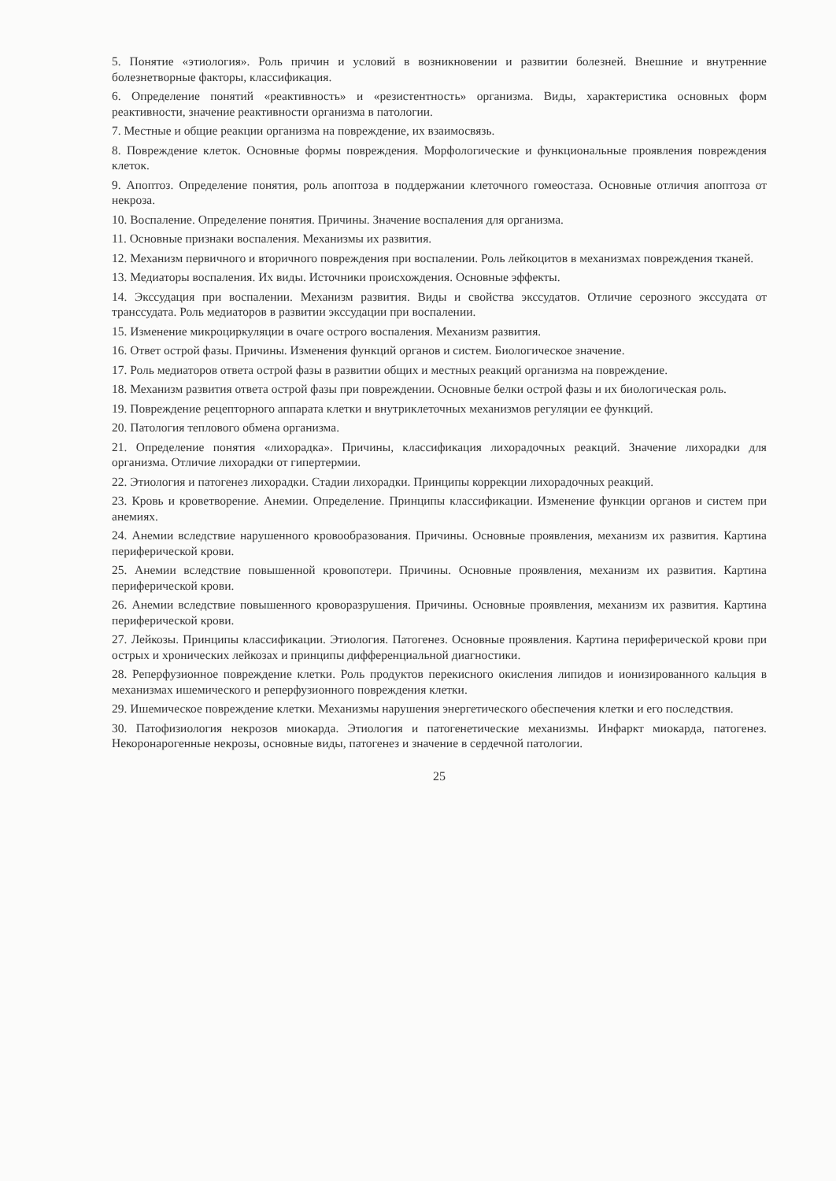5. Понятие «этиология». Роль причин и условий в возникновении и развитии болезней. Внешние и внутренние болезнетворные факторы, классификация.
6. Определение понятий «реактивность» и «резистентность» организма. Виды, характеристика основных форм реактивности, значение реактивности организма в патологии.
7. Местные и общие реакции организма на повреждение, их взаимосвязь.
8. Повреждение клеток. Основные формы повреждения. Морфологические и функциональные проявления повреждения клеток.
9. Апоптоз. Определение понятия, роль апоптоза в поддержании клеточного гомеостаза. Основные отличия апоптоза от некроза.
10. Воспаление. Определение понятия. Причины. Значение воспаления для организма.
11. Основные признаки воспаления. Механизмы их развития.
12. Механизм первичного и вторичного повреждения при воспалении. Роль лейкоцитов в механизмах повреждения тканей.
13. Медиаторы воспаления. Их виды. Источники происхождения. Основные эффекты.
14. Экссудация при воспалении. Механизм развития. Виды и свойства экссудатов. Отличие серозного экссудата от транссудата. Роль медиаторов в развитии экссудации при воспалении.
15. Изменение микроциркуляции в очаге острого воспаления. Механизм развития.
16. Ответ острой фазы. Причины. Изменения функций органов и систем. Биологическое значение.
17. Роль медиаторов ответа острой фазы в развитии общих и местных реакций организма на повреждение.
18. Механизм развития ответа острой фазы при повреждении. Основные белки острой фазы и их биологическая роль.
19. Повреждение рецепторного аппарата клетки и внутриклеточных механизмов регуляции ее функций.
20. Патология теплового обмена организма.
21. Определение понятия «лихорадка». Причины, классификация лихорадочных реакций. Значение лихорадки для организма. Отличие лихорадки от гипертермии.
22. Этиология и патогенез лихорадки. Стадии лихорадки. Принципы коррекции лихорадочных реакций.
23. Кровь и кроветворение. Анемии. Определение. Принципы классификации. Изменение функции органов и систем при анемиях.
24. Анемии вследствие нарушенного кровообразования. Причины. Основные проявления, механизм их развития. Картина периферической крови.
25. Анемии вследствие повышенной кровопотери. Причины. Основные проявления, механизм их развития. Картина периферической крови.
26. Анемии вследствие повышенного кроворазрушения. Причины. Основные проявления, механизм их развития. Картина периферической крови.
27. Лейкозы. Принципы классификации. Этиология. Патогенез. Основные проявления. Картина периферической крови при острых и хронических лейкозах и принципы дифференциальной диагностики.
28. Реперфузионное повреждение клетки. Роль продуктов перекисного окисления липидов и ионизированного кальция в механизмах ишемического и реперфузионного повреждения клетки.
29. Ишемическое повреждение клетки. Механизмы нарушения энергетического обеспечения клетки и его последствия.
30. Патофизиология некрозов миокарда. Этиология и патогенетические механизмы. Инфаркт миокарда, патогенез. Некоронарогенные некрозы, основные виды, патогенез и значение в сердечной патологии.
25